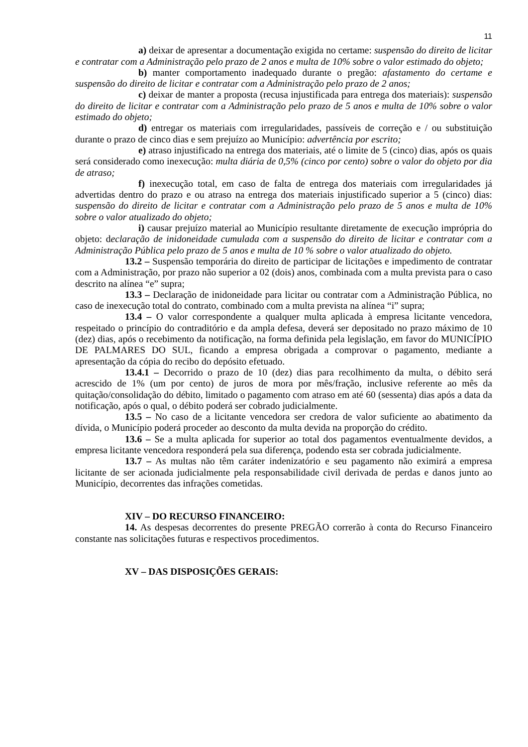11
a) deixar de apresentar a documentação exigida no certame: suspensão do direito de licitar e contratar com a Administração pelo prazo de 2 anos e multa de 10% sobre o valor estimado do objeto;
b) manter comportamento inadequado durante o pregão: afastamento do certame e suspensão do direito de licitar e contratar com a Administração pelo prazo de 2 anos;
c) deixar de manter a proposta (recusa injustificada para entrega dos materiais): suspensão do direito de licitar e contratar com a Administração pelo prazo de 5 anos e multa de 10% sobre o valor estimado do objeto;
d) entregar os materiais com irregularidades, passíveis de correção e / ou substituição durante o prazo de cinco dias e sem prejuízo ao Município: advertência por escrito;
e) atraso injustificado na entrega dos materiais, até o limite de 5 (cinco) dias, após os quais será considerado como inexecução: multa diária de 0,5% (cinco por cento) sobre o valor do objeto por dia de atraso;
f) inexecução total, em caso de falta de entrega dos materiais com irregularidades já advertidas dentro do prazo e ou atraso na entrega dos materiais injustificado superior a 5 (cinco) dias: suspensão do direito de licitar e contratar com a Administração pelo prazo de 5 anos e multa de 10% sobre o valor atualizado do objeto;
i) causar prejuízo material ao Município resultante diretamente de execução imprópria do objeto: declaração de inidoneidade cumulada com a suspensão do direito de licitar e contratar com a Administração Pública pelo prazo de 5 anos e multa de 10 % sobre o valor atualizado do objeto.
13.2 – Suspensão temporária do direito de participar de licitações e impedimento de contratar com a Administração, por prazo não superior a 02 (dois) anos, combinada com a multa prevista para o caso descrito na alínea “e” supra;
13.3 – Declaração de inidoneidade para licitar ou contratar com a Administração Pública, no caso de inexecução total do contrato, combinado com a multa prevista na alínea “i” supra;
13.4 – O valor correspondente a qualquer multa aplicada à empresa licitante vencedora, respeitado o princípio do contraditório e da ampla defesa, deverá ser depositado no prazo máximo de 10 (dez) dias, após o recebimento da notificação, na forma definida pela legislação, em favor do MUNICÍPIO DE PALMARES DO SUL, ficando a empresa obrigada a comprovar o pagamento, mediante a apresentação da cópia do recibo do depósito efetuado.
13.4.1 – Decorrido o prazo de 10 (dez) dias para recolhimento da multa, o débito será acrescido de 1% (um por cento) de juros de mora por mês/fração, inclusive referente ao mês da quitação/consolidação do débito, limitado o pagamento com atraso em até 60 (sessenta) dias após a data da notificação, após o qual, o débito poderá ser cobrado judicialmente.
13.5 – No caso de a licitante vencedora ser credora de valor suficiente ao abatimento da dívida, o Município poderá proceder ao desconto da multa devida na proporção do crédito.
13.6 – Se a multa aplicada for superior ao total dos pagamentos eventualmente devidos, a empresa licitante vencedora responderá pela sua diferença, podendo esta ser cobrada judicialmente.
13.7 – As multas não têm caráter indenizatório e seu pagamento não eximirá a empresa licitante de ser acionada judicialmente pela responsabilidade civil derivada de perdas e danos junto ao Município, decorrentes das infrações cometidas.
XIV – DO RECURSO FINANCEIRO:
14. As despesas decorrentes do presente PREGÃO correrão à conta do Recurso Financeiro constante nas solicitações futuras e respectivos procedimentos.
XV – DAS DISPOSIÇÕES GERAIS: